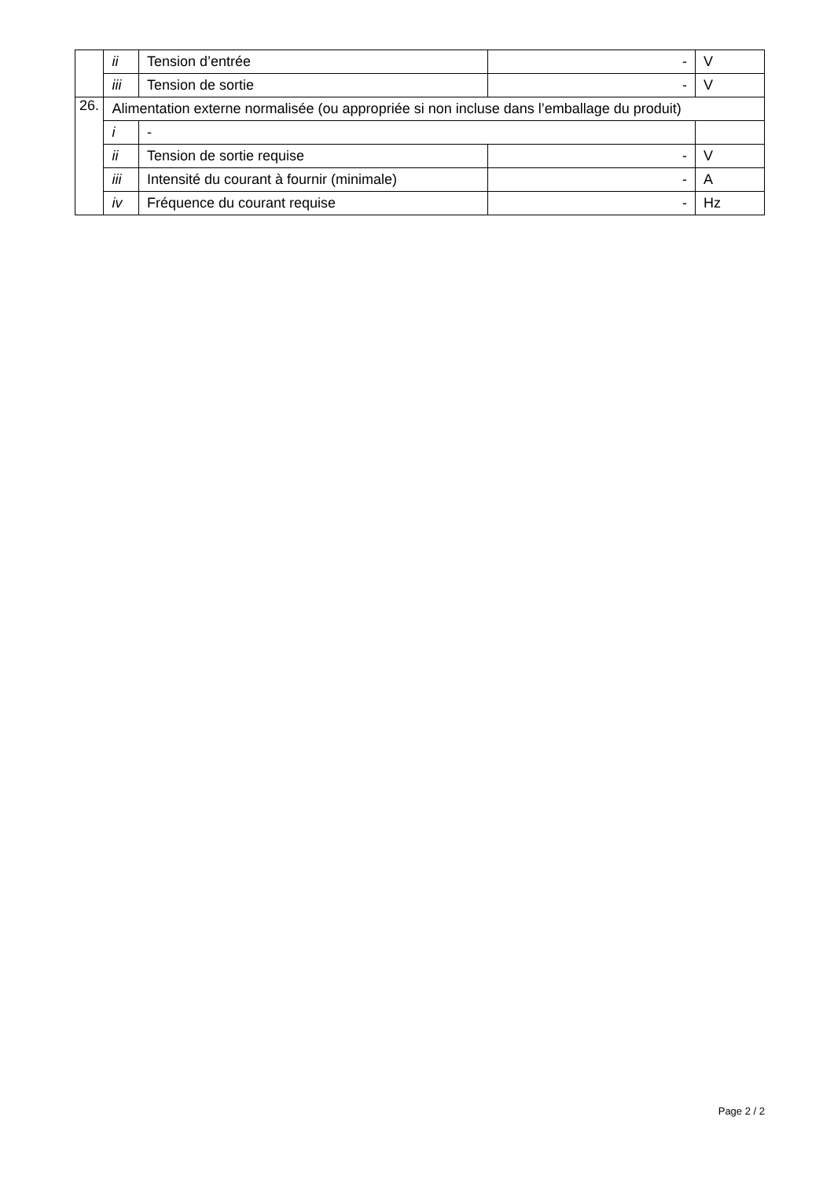| | ii | Tension d’entrée | - | V |
| | iii | Tension de sortie | - | V |
| 26. | Alimentation externe normalisée (ou appropriée si non incluse dans l’emballage du produit) | | | |
| | i | - | | |
| | ii | Tension de sortie requise | - | V |
| | iii | Intensité du courant à fournir (minimale) | - | A |
| | iv | Fréquence du courant requise | - | Hz |
Page 2 / 2